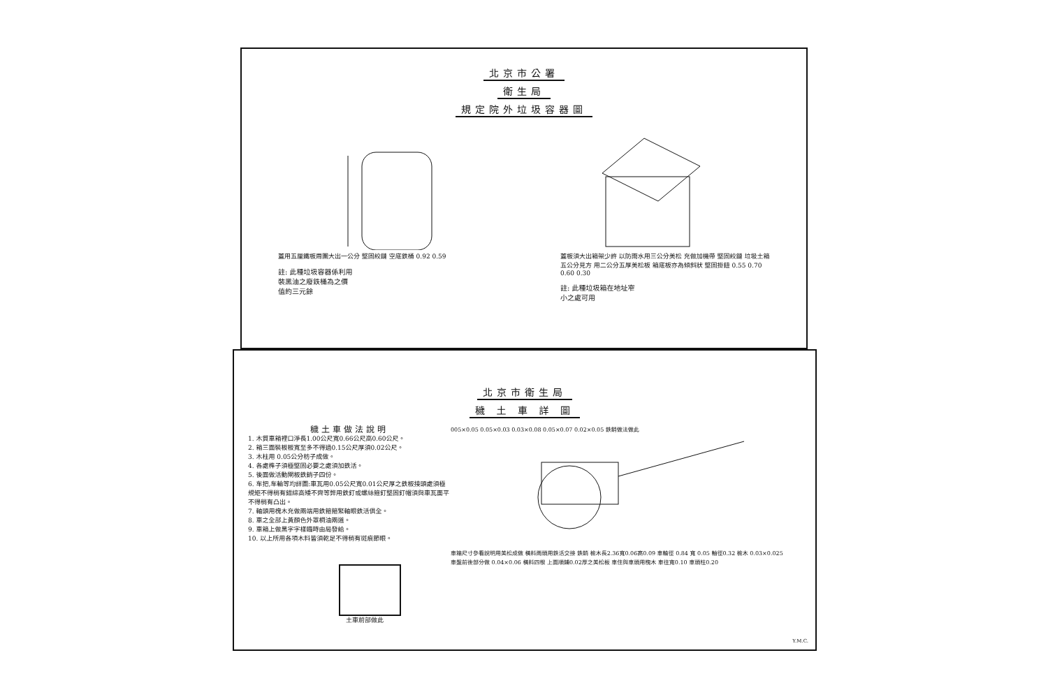北京市公署
衛生局
規定院外垃圾容器圖
蓋用五厘鐵板周圍大出一公分 堅固絞鏈 空底鉄桶 0.92 0.59
註: 此種垃圾容器係利用
裝黑油之廢鉄桶為之價
值約三元餘
蓋板須大出箱架少許 以防雨水用三公分美松 充做加機帶 堅固絞鏈 垃圾土箱 五公分見方 用二公分五厚美松板 箱底板亦為傾斜狀 堅固掛鈕 0.55 0.70 0.60 0.30
註: 此種垃圾箱在地址窄
小之處可用
北京市衛生局
穢 土 車 詳 圖
穢土車做法說明
1. 木質車箱裡口淨長1.00公尺寬0.66公尺高0.60公尺。
2. 箱三面裝板板寬至多不得過0.15公尺厚須0.02公尺。
3. 木柱用 0.05公分枋子成做。
4. 各處榫子須極堅固必要之處須加鉄活。
5. 後面做活動閘板鉄銷子四份。
6. 车把,车輪等均詳圖:車瓦用0.05公尺寬0.01公尺厚之鉄板接頭處須極規矩不得稍有錯綜高矮不齊等弊用鉄釘或螺絲箍釘堅固釘帽須與車瓦面平不得稍有凸出。
7. 軸頭用槐木充做兩端用鉄箍箍緊軸眼鉄活俱全。
8. 車之全部上黃顏色外罩桐油兩道。
9. 車箱上做黑字字樣臨時由局發給。
10. 以上所用各項木料皆須乾足不得稍有斑痕節眼。
土車前部做此
005×0.05 0.05×0.03 0.03×0.08 0.05×0.07 0.02×0.05 鉄銷做法做此
車箱尺寸參看說明用美松成做 橫料兩頭用鉄活交接 鉄銷 榆木長2.36寬0.06高0.09 車輪徑 0.84 寬 0.05 軸徑0.32 榆木 0.03×0.025 車盤前後部分做 0.04×0.06 橫料四根 上面順鋪0.02厚之美松板 車住與車頭用槐木 車往寬0.10 車頭柱0.20
Y.M.C.